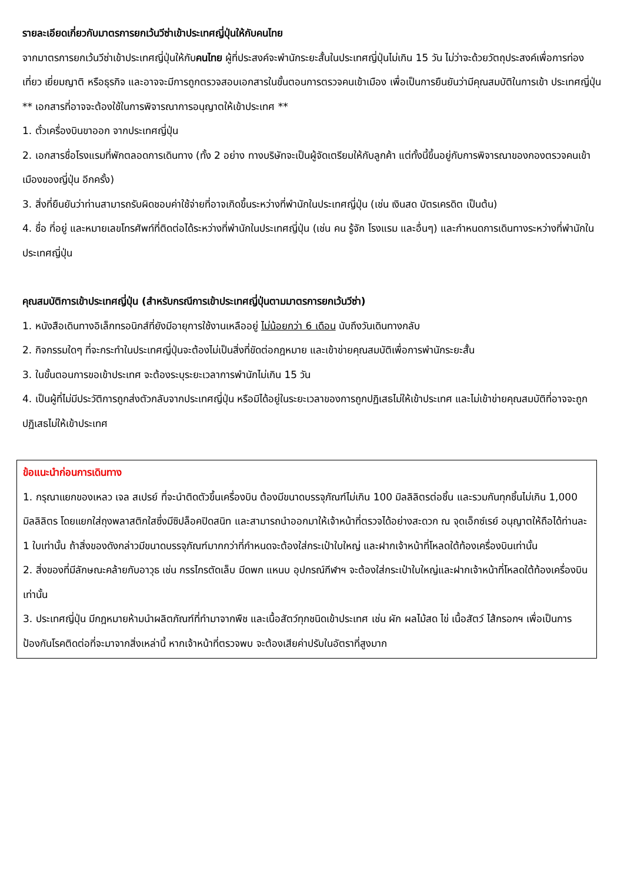รายละเอียดเกี่ยวกับมาตรการยกเว้นวีซ่าเข้าประเทศญี่ปุ่นให้กับคนไทย
จากมาตรการยกเว้นวีซ่าเข้าประเทศญี่ปุ่นให้กับคนไทย ผู้ที่ประสงค์จะพำนักระยะสั้นในประเทศญี่ปุ่นไม่เกิน 15 วัน ไม่ว่าจะด้วยวัตถุประสงค์เพื่อการท่องเที่ยว เยี่ยมญาติ หรือธุรกิจ และอาจจะมีการถูกตรวจสอบเอกสารในขั้นตอนการตรวจคนเข้าเมือง เพื่อเป็นการยืนยันว่ามีคุณสมบัติในการเข้า ประเทศญี่ปุ่น
** เอกสารที่อาจจะต้องใช้ในการพิจารณาการอนุญาตให้เข้าประเทศ **
1. ตั๋วเครื่องบินขาออก จากประเทศญี่ปุ่น
2. เอกสารชื่อโรงแรมที่พักตลอดการเดินทาง (ทั้ง 2 อย่าง ทางบริษัทจะเป็นผู้จัดเตรียมให้กับลูกค้า แต่ทั้งนี้ขึ้นอยู่กับการพิจารณาของกองตรวจคนเข้าเมืองของญี่ปุ่น อีกครั้ง)
3. สิ่งที่ยืนยันว่าท่านสามารถรับผิดชอบค่าใช้จ่ายที่อาจเกิดขึ้นระหว่างที่พำนักในประเทศญี่ปุ่น (เช่น เงินสด บัตรเครดิต เป็นต้น)
4. ชื่อ ที่อยู่ และหมายเลขโทรศัพท์ที่ติดต่อได้ระหว่างที่พำนักในประเทศญี่ปุ่น (เช่น คน รู้จัก โรงแรม และอื่นๆ) และกำหนดการเดินทางระหว่างที่พำนักในประเทศญี่ปุ่น
คุณสมบัติการเข้าประเทศญี่ปุ่น (สำหรับกรณีการเข้าประเทศญี่ปุ่นตามมาตรการยกเว้นวีซ่า)
1. หนังสือเดินทางอิเล็กทรอนิกส์ที่ยังมีอายุการใช้งานเหลืออยู่ ไม่น้อยกว่า 6 เดือน นับถึงวันเดินทางกลับ
2. กิจกรรมใดๆ ที่จะกระทำในประเทศญี่ปุ่นจะต้องไม่เป็นสิ่งที่ขัดต่อกฎหมาย และเข้าข่ายคุณสมบัติเพื่อการพำนักระยะสั้น
3. ในขั้นตอนการขอเข้าประเทศ จะต้องระบุระยะเวลาการพำนักไม่เกิน 15 วัน
4. เป็นผู้ที่ไม่มีประวัติการถูกส่งตัวกลับจากประเทศญี่ปุ่น หรือมิได้อยู่ในระยะเวลาของการถูกปฏิเสธไม่ให้เข้าประเทศ และไม่เข้าข่ายคุณสมบัติที่อาจจะถูกปฏิเสธไม่ให้เข้าประเทศ
ข้อแนะนำก่อนการเดินทาง
1. กรุณาแยกของเหลว เจล สเปรย์ ที่จะนำติดตัวขึ้นเครื่องบิน ต้องมีขนาดบรรจุภัณฑ์ไม่เกิน 100 มิลลิลิตรต่อชิ้น และรวมกันทุกชิ้นไม่เกิน 1,000 มิลลิลิตร โดยแยกใส่ถุงพลาสติกใสซึ่งมีซิปล็อคปิดสนิท และสามารถนำออกมาให้เจ้าหน้าที่ตรวจได้อย่างสะดวก ณ จุดเอ็กซ์เรย์ อนุญาตให้ถือได้ท่านละ 1 ใบเท่านั้น ถ้าสิ่งของดังกล่าวมีขนาดบรรจุภัณฑ์มากกว่าที่กำหนดจะต้องใส่กระเป๋าใบใหญ่ และฝากเจ้าหน้าที่โหลดใต้ท้องเครื่องบินเท่านั้น
2. สิ่งของที่มีลักษณะคล้ายกับอาวุธ เช่น กรรไกรตัดเล็บ มีดพก แหนบ อุปกรณ์กีฬาฯ จะต้องใส่กระเป๋าใบใหญ่และฝากเจ้าหน้าที่โหลดใต้ท้องเครื่องบินเท่านั้น
3. ประเทศญี่ปุ่น มีกฎหมายห้ามนำผลิตภัณฑ์ที่ทำมาจากพืช และเนื้อสัตว์ทุกชนิดเข้าประเทศ เช่น ผัก ผลไม้สด ไข่ เนื้อสัตว์ ไส้กรอกฯ เพื่อเป็นการป้องกันโรคติดต่อที่จะมาจากสิ่งเหล่านี้ หากเจ้าหน้าที่ตรวจพบ จะต้องเสียค่าปรับในอัตราที่สูงมาก